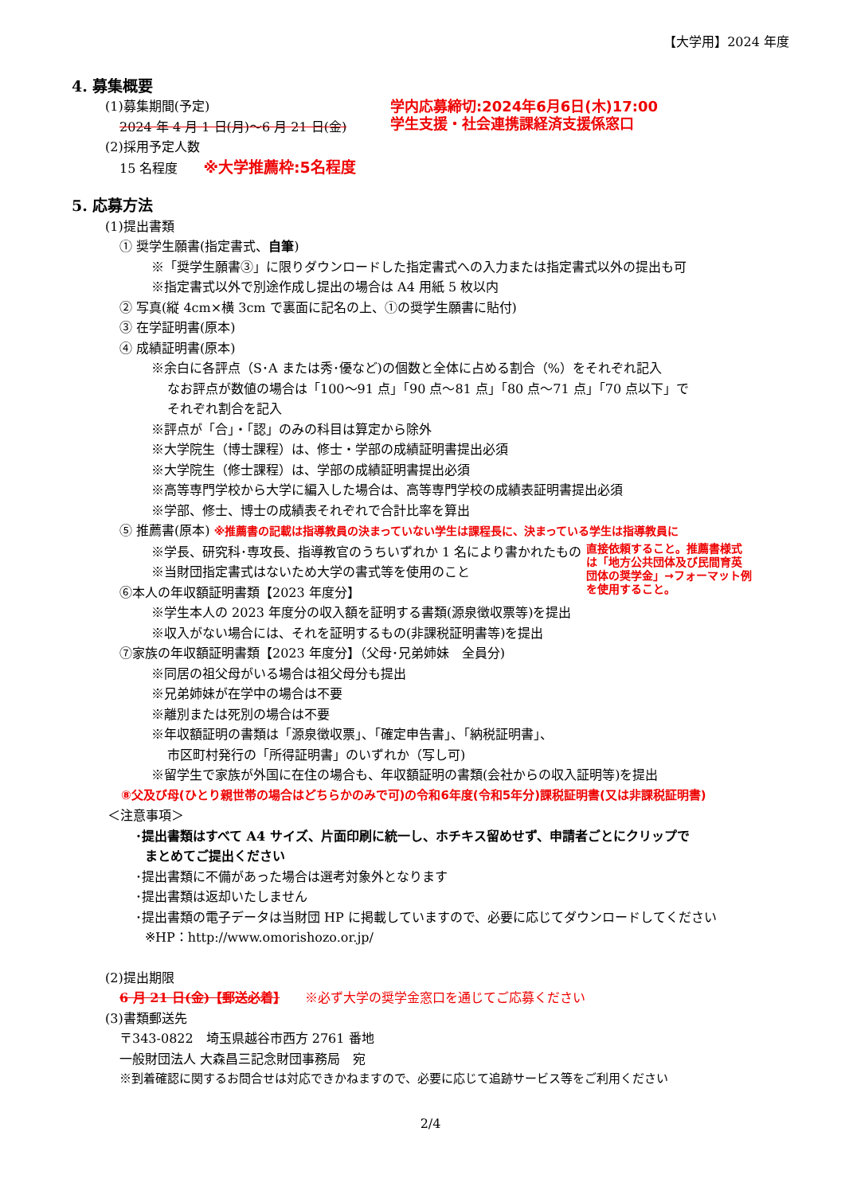【大学用】2024 年度
4. 募集概要
(1)募集期間(予定)
2024 年 4 月 1 日(月)～6 月 21 日(金)
学内応募締切:2024年6月6日(木)17:00
学生支援・社会連携課経済支援係窓口
(2)採用予定人数
15 名程度　　※大学推薦枠:5名程度
5. 応募方法
(1)提出書類
① 奨学生願書(指定書式、自筆)
※「奨学生願書③」に限りダウンロードした指定書式への入力または指定書式以外の提出も可
※指定書式以外で別途作成し提出の場合は A4 用紙 5 枚以内
② 写真(縦 4cm×横 3cm で裏面に記名の上、①の奨学生願書に貼付)
③ 在学証明書(原本)
④ 成績証明書(原本)
※余白に各評点（S･A または秀･優など)の個数と全体に占める割合（%）をそれぞれ記入
なお評点が数値の場合は「100～91 点」「90 点～81 点」「80 点～71 点」「70 点以下」で
それぞれ割合を記入
※評点が「合」・「認」のみの科目は算定から除外
※大学院生（博士課程）は、修士・学部の成績証明書提出必須
※大学院生（修士課程）は、学部の成績証明書提出必須
※高等専門学校から大学に編入した場合は、高等専門学校の成績表証明書提出必須
※学部、修士、博士の成績表それぞれで合計比率を算出
⑤ 推薦書(原本) ※推薦書の記載は指導教員の決まっていない学生は課程長に、決まっている学生は指導教員に
※学長、研究科･専攻長、指導教官のうちいずれか 1 名により書かれたもの
※当財団指定書式はないため大学の書式等を使用のこと
⑥本人の年収額証明書類【2023 年度分】
直接依頼すること。推薦書様式
は「地方公共団体及び民間育英
団体の奨学金」→フォーマット例
を使用すること。
※学生本人の 2023 年度分の収入額を証明する書類(源泉徴収票等)を提出
※収入がない場合には、それを証明するもの(非課税証明書等)を提出
⑦家族の年収額証明書類【2023 年度分】（父母･兄弟姉妹　全員分)
※同居の祖父母がいる場合は祖父母分も提出
※兄弟姉妹が在学中の場合は不要
※離別または死別の場合は不要
※年収額証明の書類は「源泉徴収票」、「確定申告書」、「納税証明書」、
市区町村発行の「所得証明書」のいずれか（写し可)
※留学生で家族が外国に在住の場合も、年収額証明の書類(会社からの収入証明等)を提出
⑧父及び母(ひとり親世帯の場合はどちらかのみで可)の令和6年度(令和5年分)課税証明書(又は非課税証明書)
＜注意事項＞
･提出書類はすべて A4 サイズ、片面印刷に統一し、ホチキス留めせず、申請者ごとにクリップで
まとめてご提出ください
･提出書類に不備があった場合は選考対象外となります
･提出書類は返却いたしません
･提出書類の電子データは当財団 HP に掲載していますので、必要に応じてダウンロードしてください
※HP：http://www.omorishozo.or.jp/
(2)提出期限
6 月 21 日(金)【郵送必着】　　※必ず大学の奨学金窓口を通じてご応募ください
(3)書類郵送先
〒343-0822　埼玉県越谷市西方 2761 番地
一般財団法人 大森昌三記念財団事務局　宛
※到着確認に関するお問合せは対応できかねますので、必要に応じて追跡サービス等をご利用ください
2/4